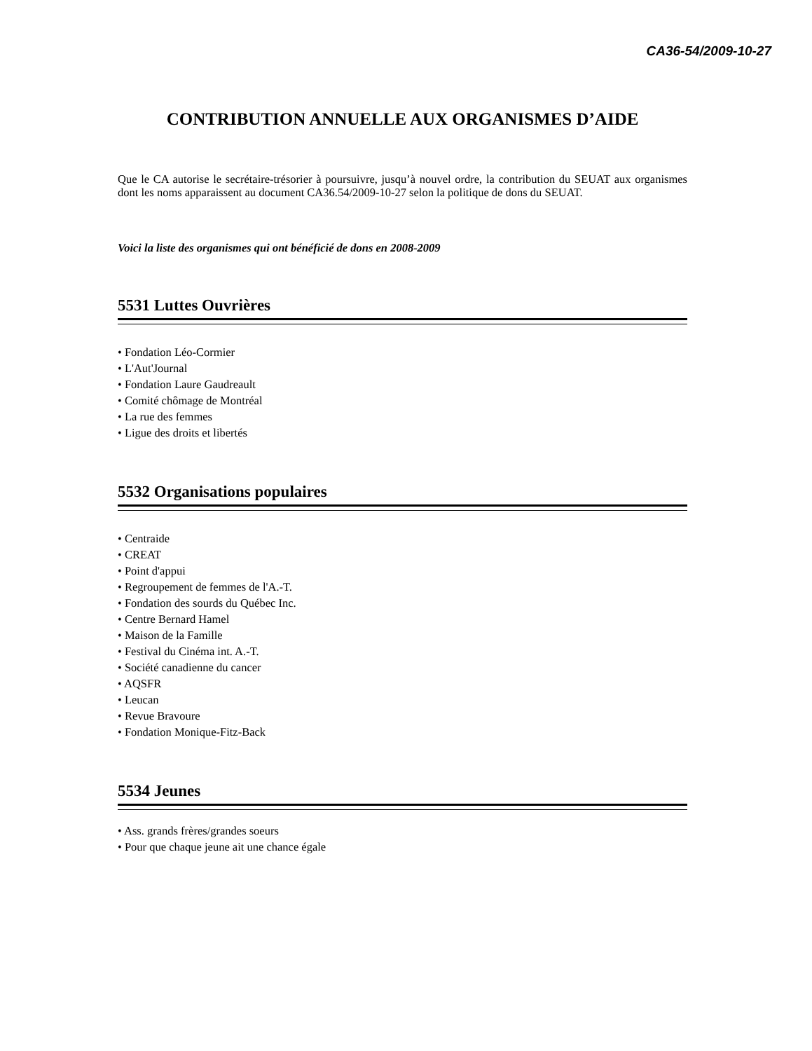CA36-54/2009-10-27
CONTRIBUTION ANNUELLE AUX ORGANISMES D’AIDE
Que le CA autorise le secrétaire-trésorier à poursuivre, jusqu’à nouvel ordre, la contribution du SEUAT aux organismes dont les noms apparaissent au document CA36.54/2009-10-27 selon la politique de dons du SEUAT.
Voici la liste des organismes qui ont bénéficié de dons en 2008-2009
5531 Luttes Ouvrières
• Fondation Léo-Cormier
• L'Aut'Journal
• Fondation Laure Gaudreault
• Comité chômage de Montréal
• La rue des femmes
• Ligue des droits et libertés
5532 Organisations populaires
• Centraide
• CREAT
• Point d'appui
• Regroupement de femmes de l'A.-T.
• Fondation des sourds du Québec Inc.
• Centre Bernard Hamel
• Maison de la Famille
• Festival du Cinéma int. A.-T.
• Société canadienne du cancer
• AQSFR
• Leucan
• Revue Bravoure
• Fondation Monique-Fitz-Back
5534 Jeunes
• Ass. grands frères/grandes soeurs
• Pour que chaque jeune ait une chance égale